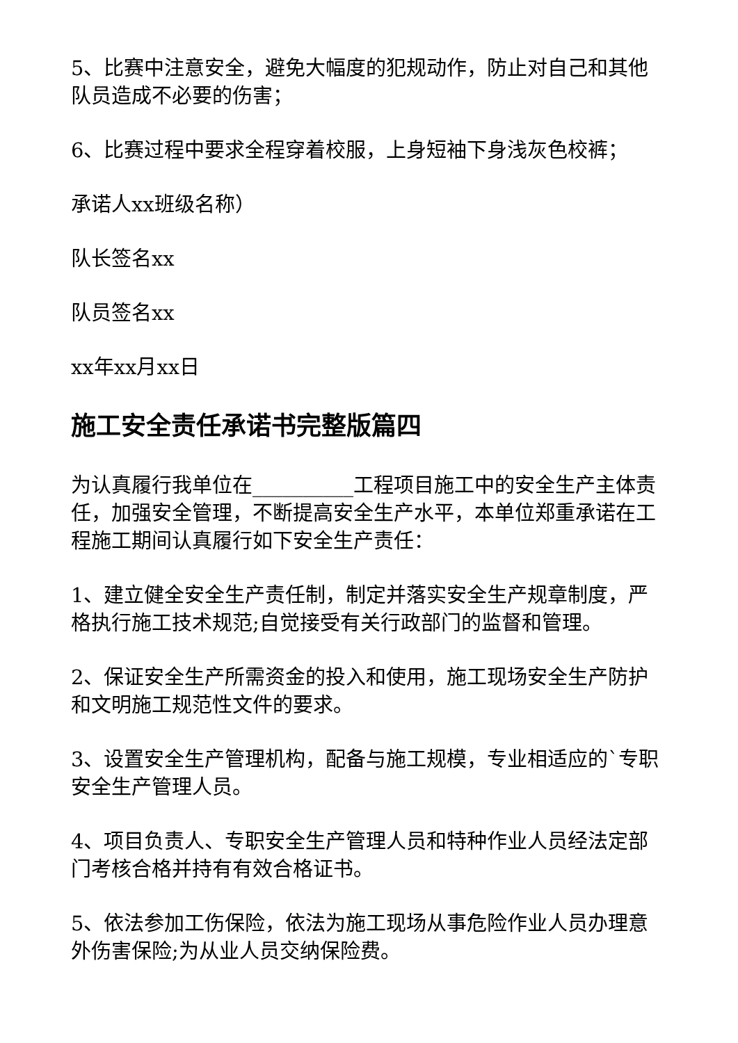5、比赛中注意安全，避免大幅度的犯规动作，防止对自己和其他队员造成不必要的伤害；
6、比赛过程中要求全程穿着校服，上身短袖下身浅灰色校裤；
承诺人xx班级名称）
队长签名xx
队员签名xx
xx年xx月xx日
施工安全责任承诺书完整版篇四
为认真履行我单位在__________工程项目施工中的安全生产主体责任，加强安全管理，不断提高安全生产水平，本单位郑重承诺在工程施工期间认真履行如下安全生产责任：
1、建立健全安全生产责任制，制定并落实安全生产规章制度，严格执行施工技术规范;自觉接受有关行政部门的监督和管理。
2、保证安全生产所需资金的投入和使用，施工现场安全生产防护和文明施工规范性文件的要求。
3、设置安全生产管理机构，配备与施工规模，专业相适应的`专职安全生产管理人员。
4、项目负责人、专职安全生产管理人员和特种作业人员经法定部门考核合格并持有有效合格证书。
5、依法参加工伤保险，依法为施工现场从事危险作业人员办理意外伤害保险;为从业人员交纳保险费。